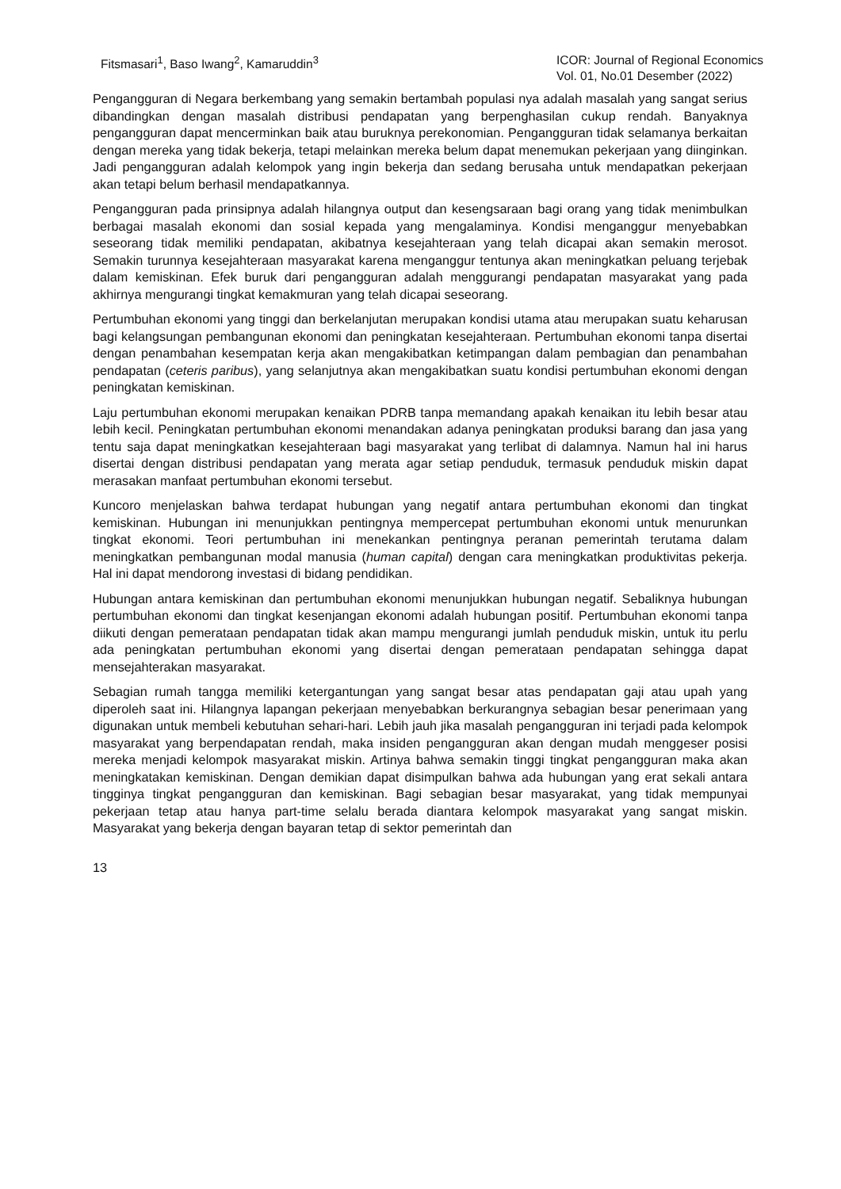Fitsmasari<sup>1</sup>, Baso Iwang<sup>2</sup>, Kamaruddin<sup>3</sup>
ICOR: Journal of Regional Economics
Vol. 01, No.01 Desember (2022)
Pengangguran di Negara berkembang yang semakin bertambah populasi nya adalah masalah yang sangat serius dibandingkan dengan masalah distribusi pendapatan yang berpenghasilan cukup rendah. Banyaknya pengangguran dapat mencerminkan baik atau buruknya perekonomian. Pengangguran tidak selamanya berkaitan dengan mereka yang tidak bekerja, tetapi melainkan mereka belum dapat menemukan pekerjaan yang diinginkan. Jadi pengangguran adalah kelompok yang ingin bekerja dan sedang berusaha untuk mendapatkan pekerjaan akan tetapi belum berhasil mendapatkannya.
Pengangguran pada prinsipnya adalah hilangnya output dan kesengsaraan bagi orang yang tidak menimbulkan berbagai masalah ekonomi dan sosial kepada yang mengalaminya. Kondisi menganggur menyebabkan seseorang tidak memiliki pendapatan, akibatnya kesejahteraan yang telah dicapai akan semakin merosot. Semakin turunnya kesejahteraan masyarakat karena menganggur tentunya akan meningkatkan peluang terjebak dalam kemiskinan. Efek buruk dari pengangguran adalah menggurangi pendapatan masyarakat yang pada akhirnya mengurangi tingkat kemakmuran yang telah dicapai seseorang.
Pertumbuhan ekonomi yang tinggi dan berkelanjutan merupakan kondisi utama atau merupakan suatu keharusan bagi kelangsungan pembangunan ekonomi dan peningkatan kesejahteraan. Pertumbuhan ekonomi tanpa disertai dengan penambahan kesempatan kerja akan mengakibatkan ketimpangan dalam pembagian dan penambahan pendapatan (ceteris paribus), yang selanjutnya akan mengakibatkan suatu kondisi pertumbuhan ekonomi dengan peningkatan kemiskinan.
Laju pertumbuhan ekonomi merupakan kenaikan PDRB tanpa memandang apakah kenaikan itu lebih besar atau lebih kecil. Peningkatan pertumbuhan ekonomi menandakan adanya peningkatan produksi barang dan jasa yang tentu saja dapat meningkatkan kesejahteraan bagi masyarakat yang terlibat di dalamnya. Namun hal ini harus disertai dengan distribusi pendapatan yang merata agar setiap penduduk, termasuk penduduk miskin dapat merasakan manfaat pertumbuhan ekonomi tersebut.
Kuncoro menjelaskan bahwa terdapat hubungan yang negatif antara pertumbuhan ekonomi dan tingkat kemiskinan. Hubungan ini menunjukkan pentingnya mempercepat pertumbuhan ekonomi untuk menurunkan tingkat ekonomi. Teori pertumbuhan ini menekankan pentingnya peranan pemerintah terutama dalam meningkatkan pembangunan modal manusia (human capital) dengan cara meningkatkan produktivitas pekerja. Hal ini dapat mendorong investasi di bidang pendidikan.
Hubungan antara kemiskinan dan pertumbuhan ekonomi menunjukkan hubungan negatif. Sebaliknya hubungan pertumbuhan ekonomi dan tingkat kesenjangan ekonomi adalah hubungan positif. Pertumbuhan ekonomi tanpa diikuti dengan pemerataan pendapatan tidak akan mampu mengurangi jumlah penduduk miskin, untuk itu perlu ada peningkatan pertumbuhan ekonomi yang disertai dengan pemerataan pendapatan sehingga dapat mensejahterakan masyarakat.
Sebagian rumah tangga memiliki ketergantungan yang sangat besar atas pendapatan gaji atau upah yang diperoleh saat ini. Hilangnya lapangan pekerjaan menyebabkan berkurangnya sebagian besar penerimaan yang digunakan untuk membeli kebutuhan sehari-hari. Lebih jauh jika masalah pengangguran ini terjadi pada kelompok masyarakat yang berpendapatan rendah, maka insiden pengangguran akan dengan mudah menggeser posisi mereka menjadi kelompok masyarakat miskin. Artinya bahwa semakin tinggi tingkat pengangguran maka akan meningkatakan kemiskinan. Dengan demikian dapat disimpulkan bahwa ada hubungan yang erat sekali antara tingginya tingkat pengangguran dan kemiskinan. Bagi sebagian besar masyarakat, yang tidak mempunyai pekerjaan tetap atau hanya part-time selalu berada diantara kelompok masyarakat yang sangat miskin. Masyarakat yang bekerja dengan bayaran tetap di sektor pemerintah dan
13